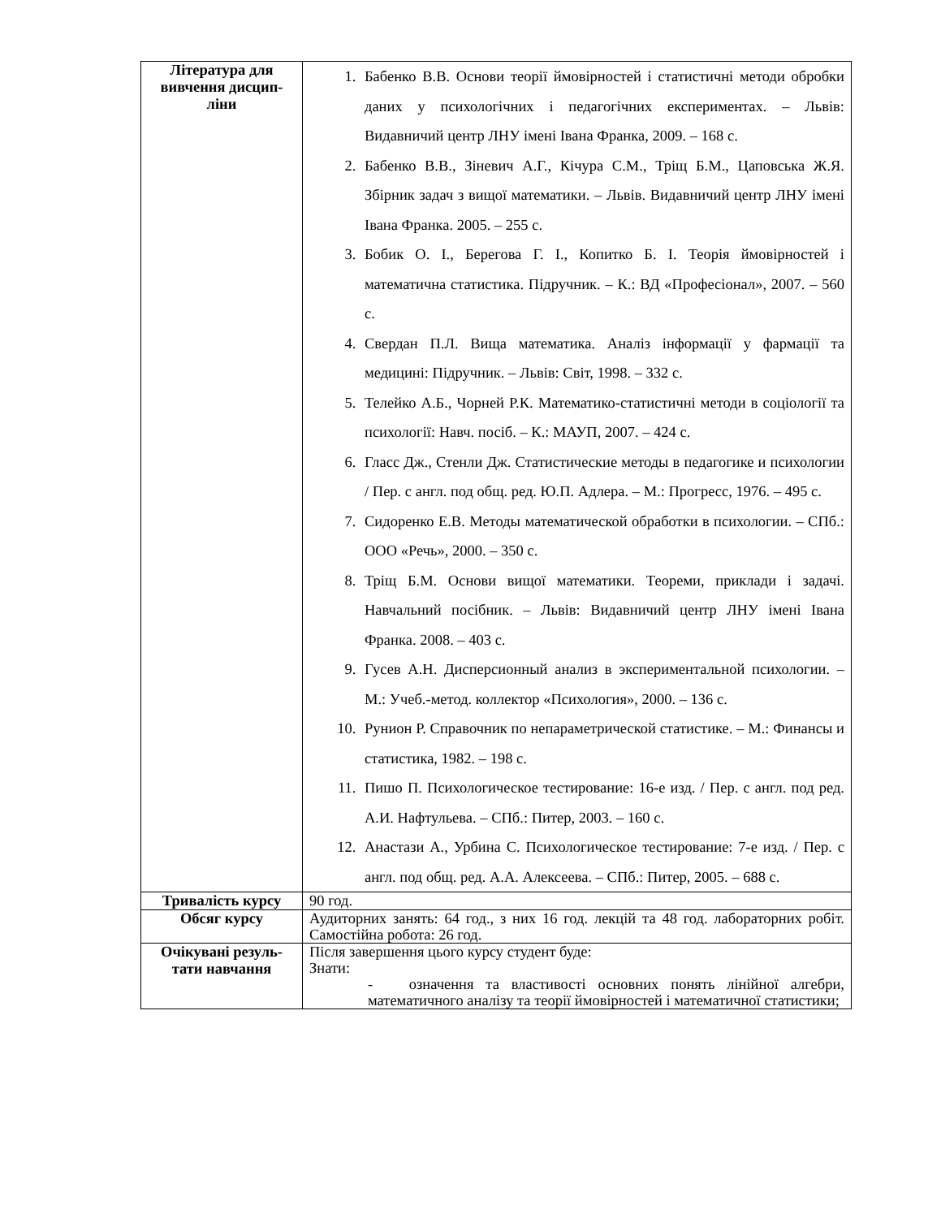| Література для вивчення дисцип-ліни | 1. Бабенко В.В. Основи теорії ймовірностей і статистичні методи обробки даних у психологічних і педагогічних експериментах. – Львів: Видавничий центр ЛНУ імені Івана Франка, 2009. – 168 с. 2. Бабенко В.В., Зіневич А.Г., Кічура С.М., Тріщ Б.М., Цаповська Ж.Я. Збірник задач з вищої математики. – Львів. Видавничий центр ЛНУ імені Івана Франка. 2005. – 255 с. 3. Бобик О. І., Берегова Г. І., Копитко Б. І. Теорія ймовірностей і математична статистика. Підручник. – К.: ВД «Професіонал», 2007. – 560 с. 4. Свердан П.Л. Вища математика. Аналіз інформації у фармації та медицині: Підручник. – Львів: Світ, 1998. – 332 с. 5. Телейко А.Б., Чорней Р.К. Математико-статистичні методи в соціології та психології: Навч. посіб. – К.: МАУП, 2007. – 424 с. 6. Гласс Дж., Стенли Дж. Статистические методы в педагогике и психологии / Пер. с англ. под общ. ред. Ю.П. Адлера. – М.: Прогресс, 1976. – 495 с. 7. Сидоренко Е.В. Методы математической обработки в психологии. – СПб.: ООО «Речь», 2000. – 350 с. 8. Тріщ Б.М. Основи вищої математики. Теореми, приклади і задачі. Навчальний посібник. – Львів: Видавничий центр ЛНУ імені Івана Франка. 2008. – 403 с. 9. Гусев А.Н. Дисперсионный анализ в экспериментальной психологии. – М.: Учеб.-метод. коллектор «Психология», 2000. – 136 с. 10. Рунион Р. Справочник по непараметрической статистике. – М.: Финансы и статистика, 1982. – 198 с. 11. Пишо П. Психологическое тестирование: 16-е изд. / Пер. с англ. под ред. А.И. Нафтульева. – СПб.: Питер, 2003. – 160 с. 12. Анастази А., Урбина С. Психологическое тестирование: 7-е изд. / Пер. с англ. под общ. ред. А.А. Алексеева. – СПб.: Питер, 2005. – 688 с. |
| Тривалість курсу | 90 год. |
| Обсяг курсу | Аудиторних занять: 64 год., з них 16 год. лекцій та 48 год. лабораторних робіт. Самостійна робота: 26 год. |
| Очікувані резуль-тати навчання | Після завершення цього курсу студент буде: Знати: - означення та властивості основних понять лінійної алгебри, математичного аналізу та теорії ймовірностей і математичної статистики; |